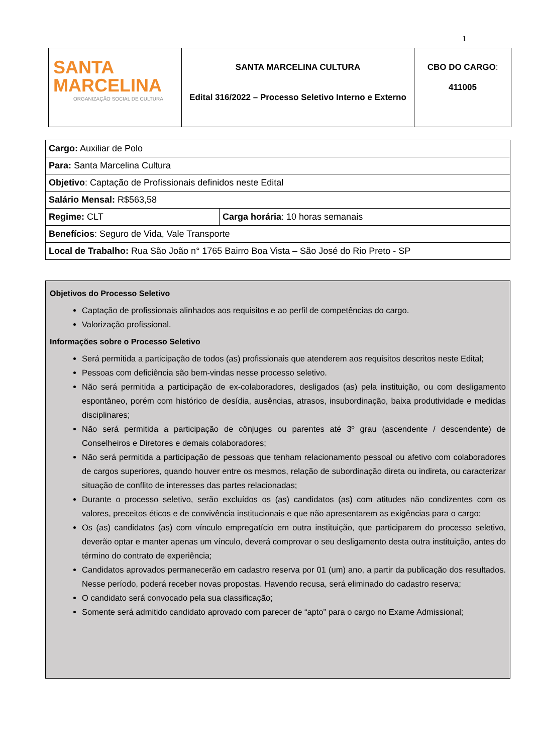1
| SANTA MARCELINA ORGANIZAÇÃO SOCIAL DE CULTURA | SANTA MARCELINA CULTURA Edital 316/2022 – Processo Seletivo Interno e Externo | CBO DO CARGO : 411005 |
| Cargo: Auxiliar de Polo | |
| Para: Santa Marcelina Cultura | |
| Objetivo : Captação de Profissionais definidos neste Edital | |
| Salário Mensal: R$563,58 | |
| Regime: CLT | Carga horária : 10 horas semanais |
| Benefícios : Seguro de Vida, Vale Transporte | |
| Local de Trabalho: Rua São João n° 1765 Bairro Boa Vista – São José do Rio Preto - SP | |
Objetivos do Processo Seletivo
Captação de profissionais alinhados aos requisitos e ao perfil de competências do cargo.
Valorização profissional.
Informações sobre o Processo Seletivo
Será permitida a participação de todos (as) profissionais que atenderem aos requisitos descritos neste Edital;
Pessoas com deficiência são bem-vindas nesse processo seletivo.
Não será permitida a participação de ex-colaboradores, desligados (as) pela instituição, ou com desligamento espontâneo, porém com histórico de desídia, ausências, atrasos, insubordinação, baixa produtividade e medidas disciplinares;
Não será permitida a participação de cônjuges ou parentes até 3º grau (ascendente / descendente) de Conselheiros e Diretores e demais colaboradores;
Não será permitida a participação de pessoas que tenham relacionamento pessoal ou afetivo com colaboradores de cargos superiores, quando houver entre os mesmos, relação de subordinação direta ou indireta, ou caracterizar situação de conflito de interesses das partes relacionadas;
Durante o processo seletivo, serão excluídos os (as) candidatos (as) com atitudes não condizentes com os valores, preceitos éticos e de convivência institucionais e que não apresentarem as exigências para o cargo;
Os (as) candidatos (as) com vínculo empregatício em outra instituição, que participarem do processo seletivo, deverão optar e manter apenas um vínculo, deverá comprovar o seu desligamento desta outra instituição, antes do término do contrato de experiência;
Candidatos aprovados permanecerão em cadastro reserva por 01 (um) ano, a partir da publicação dos resultados. Nesse período, poderá receber novas propostas. Havendo recusa, será eliminado do cadastro reserva;
O candidato será convocado pela sua classificação;
Somente será admitido candidato aprovado com parecer de “apto” para o cargo no Exame Admissional;